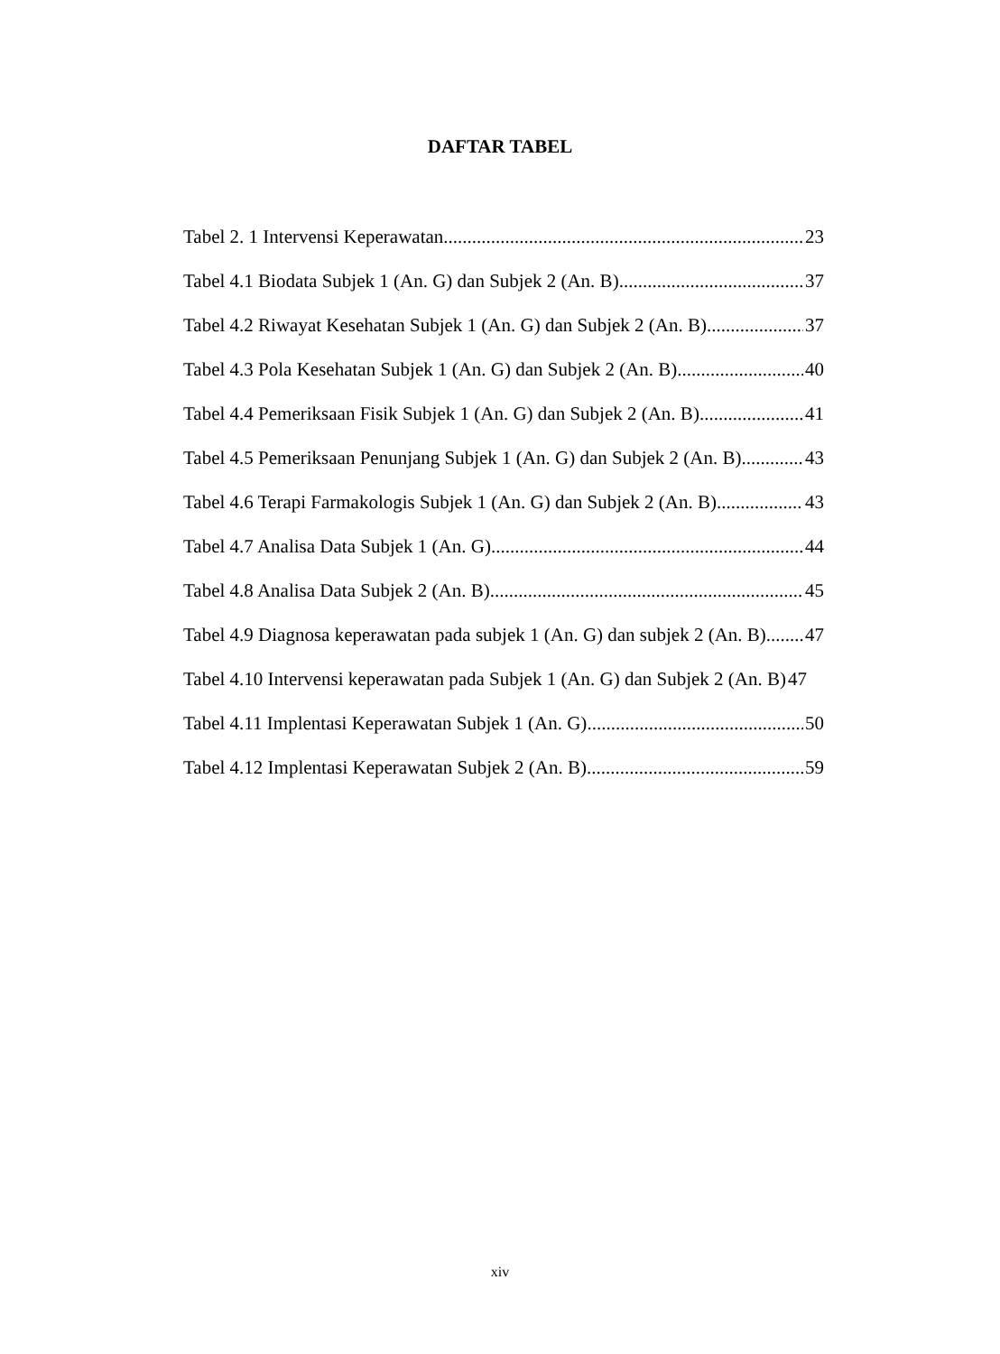DAFTAR TABEL
Tabel 2. 1 Intervensi Keperawatan 23
Tabel 4.1 Biodata Subjek 1 (An. G) dan Subjek 2 (An. B) 37
Tabel 4.2 Riwayat Kesehatan Subjek 1 (An. G) dan Subjek 2 (An. B) 37
Tabel 4.3 Pola Kesehatan Subjek 1 (An. G) dan Subjek 2 (An. B) 40
Tabel 4.4 Pemeriksaan Fisik Subjek 1 (An. G) dan Subjek 2 (An. B) 41
Tabel 4.5 Pemeriksaan Penunjang Subjek 1 (An. G) dan Subjek 2 (An. B) 43
Tabel 4.6 Terapi Farmakologis Subjek 1 (An. G) dan Subjek 2 (An. B) 43
Tabel 4.7 Analisa Data Subjek 1 (An. G) 44
Tabel 4.8 Analisa Data Subjek 2 (An. B) 45
Tabel 4.9 Diagnosa keperawatan pada subjek 1 (An. G) dan subjek 2 (An. B) 47
Tabel 4.10 Intervensi keperawatan pada Subjek 1 (An. G) dan Subjek 2 (An. B) 47
Tabel 4.11 Implentasi Keperawatan Subjek 1 (An. G) 50
Tabel 4.12 Implentasi Keperawatan Subjek 2 (An. B) 59
xiv